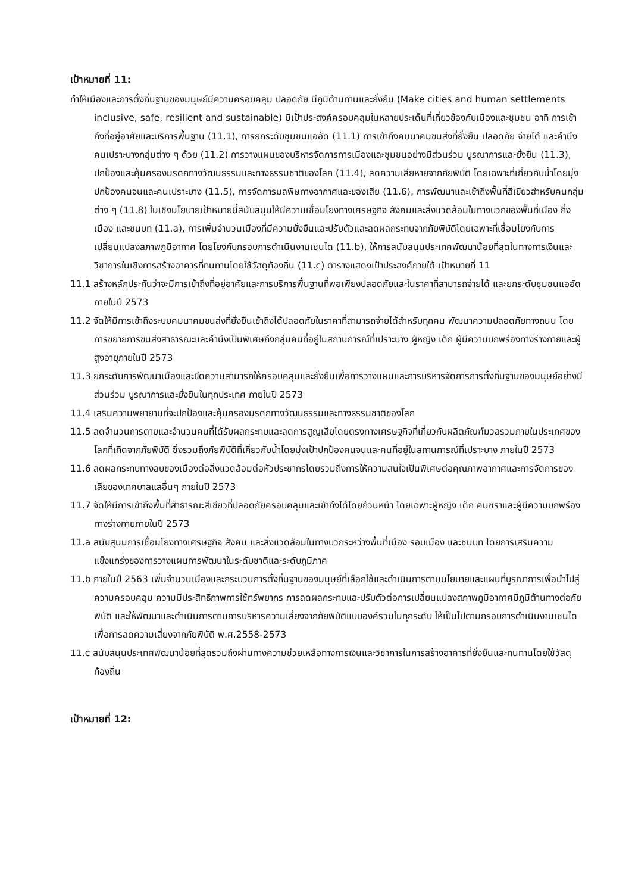เป้าหมายที่ 11:
ทำให้เมืองและการตั้งถิ่นฐานของมนุษย์มีความครอบคลุม ปลอดภัย มีภูมิต้านทานและยั่งยืน (Make cities and human settlements inclusive, safe, resilient and sustainable) มีเป้าประสงค์ครอบคลุมในหลายประเด็นที่เกี่ยวข้องกับเมืองและชุมชน อาทิ การเข้าถึงที่อยู่อาศัยและบริการพื้นฐาน (11.1), การยกระดับชุมชนแออัด (11.1) การเข้าถึงคมนาคมขนส่งที่ยั่งยืน ปลอดภัย จ่ายได้ และคำนึงคนเปราะบางกลุ่มต่าง ๆ ด้วย (11.2) การวางแผนของบริหารจัดการการเมืองและชุมชนอย่างมีส่วนร่วม บูรณาการและยั่งยืน (11.3), ปกป้องและคุ้มครองมรดกทางวัฒนธรรมและทางธรรมชาติของโลก (11.4), ลดความเสียหายจากภัยพิบัติ โดยเฉพาะที่เกี่ยวกับน้ำโดยมุ่งปกป้องคนจนและคนเปราะบาง (11.5), การจัดการมลพิษทางอากาศและของเสีย (11.6), การพัฒนาและเข้าถึงพื้นที่สีเขียวสำหรับคนกลุ่มต่าง ๆ (11.8) ในเชิงนโยบายเป้าหมายนี้สนับสนุนให้มีความเชื่อมโยงทางเศรษฐกิจ สังคมและสิ่งแวดล้อมในทางบวกของพื้นที่เมือง กึ่งเมือง และชนบท (11.a), การเพิ่มจำนวนเมืองที่มีความยั่งยืนและปรับตัวและลดผลกระทบจากภัยพิบัติโดยเฉพาะที่เชื่อมโยงกับการเปลี่ยนแปลงสภาพภูมิอากาศ โดยโยงกับกรอบการดำเนินงานเซนได (11.b), ให้การสนับสนุนประเทศพัฒนาน้อยที่สุดในทางการเงินและวิชาการในเชิงการสร้างอาคารที่ทนทานโดยใช้วัสดุท้องถิ่น (11.c) ตารางแสดงเป้าประสงค์ภายใต้ เป้าหมายที่ 11
11.1 สร้างหลักประกันว่าจะมีการเข้าถึงที่อยู่อาศัยและการบริการพื้นฐานที่พอเพียงปลอดภัยและในราคาที่สามารถจ่ายได้ และยกระดับชุมชนแออัดภายในปี 2573
11.2 จัดให้มีการเข้าถึงระบบคมนาคมขนส่งที่ยั่งยืนเข้าถึงได้ปลอดภัยในราคาที่สามารถจ่ายได้สำหรับทุกคน พัฒนาความปลอดภัยทางถนน โดยการขยายการขนส่งสาธารณะและคำนึงเป็นพิเศษถึงกลุ่มคนที่อยู่ในสถานการณ์ที่เปราะบาง ผู้หญิง เด็ก ผู้มีความบกพร่องทางร่างกายและผู้สูงอายุภายในปี 2573
11.3 ยกระดับการพัฒนาเมืองและขีดความสามารถให้ครอบคลุมและยั่งยืนเพื่อการวางแผนและการบริหารจัดการการตั้งถิ่นฐานของมนุษย์อย่างมีส่วนร่วม บูรณาการและยั่งยืนในทุกประเทศ ภายในปี 2573
11.4 เสริมความพยายามที่จะปกป้องและคุ้มครองมรดกทางวัฒนธรรมและทางธรรมชาติของโลก
11.5 ลดจำนวนการตายและจำนวนคนที่ได้รับผลกระทบและลดการสูญเสียโดยตรงทางเศรษฐกิจที่เกี่ยวกับผลิตภัณฑ์มวลรวมภายในประเทศของโลกที่เกิดจากภัยพิบัติ ซึ่งรวมถึงภัยพิบัติที่เกี่ยวกับน้ำโดยมุ่งเป้าปกป้องคนจนและคนที่อยู่ในสถานการณ์ที่เปราะบาง ภายในปี 2573
11.6 ลดผลกระทบทางลบของเมืองต่อสิ่งแวดล้อมต่อหัวประชากรโดยรวมถึงการให้ความสนใจเป็นพิเศษต่อคุณภาพอากาศและการจัดการของเสียของเทศบาลแลอื่นๆ ภายในปี 2573
11.7 จัดให้มีการเข้าถึงพื้นที่สาธารณะสีเขียวที่ปลอดภัยครอบคลุมและเข้าถึงได้โดยถ้วนหน้า โดยเฉพาะผู้หญิง เด็ก คนชราและผู้มีความบกพร่องทางร่างกายภายในปี 2573
11.a สนับสุนนการเชื่อมโยงทางเศรษฐกิจ สังคม และสิ่งแวดล้อมในทางบวกระหว่างพื้นที่เมือง รอบเมือง และชนบท โดยการเสริมความแข็งแกร่งของการวางแผนการพัฒนาในระดับชาติและระดับภูมิภาค
11.b ภายในปี 2563 เพิ่มจำนวนเมืองและกระบวนการตั้งถิ่นฐานของมนุษย์ที่เลือกใช้และดำเนินการตามนโยบายและแผนที่บูรณาการเพื่อนำไปสู่ความครอบคลุม ความมีประสิทธิภาพการใช้ทรัพยากร การลดผลกระทบและปรับตัวต่อการเปลี่ยนแปลงสภาพภูมิอากาศมีภูมิต้านทางต่อภัยพิบัติ และให้พัฒนาและดำเนินการตามการบริหารความเสี่ยงจากภัยพิบัติแบบองค์รวมในทุกระดับ ให้เป็นไปตามกรอบการดำเนินงานเซนไดเพื่อการลดความเสี่ยงจากภัยพิบัติ พ.ศ.2558-2573
11.c สนับสนุนประเทศพัฒนาน้อยที่สุดรวมถึงผ่านทางความช่วยเหลือทางการเงินและวิชาการในการสร้างอาคารที่ยั่งยืนและทนทานโดยใช้วัสดุท้องถิ่น
เป้าหมายที่ 12: